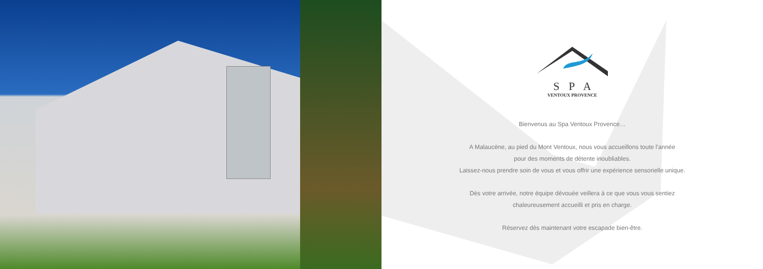SPA
VENTOUX PROVENCE
Bienvenus au Spa Ventoux Provence…
A Malaucène, au pied du Mont Ventoux, nous vous accueillons toute l’année
pour des moments de détente inoubliables.
Laissez-nous prendre soin de vous et vous offrir une expérience sensorielle unique.
Dès votre arrivée, notre équipe dévouée veillera à ce que vous vous sentiez
chaleureusement accueilli et pris en charge.
Réservez dès maintenant votre escapade bien-être.